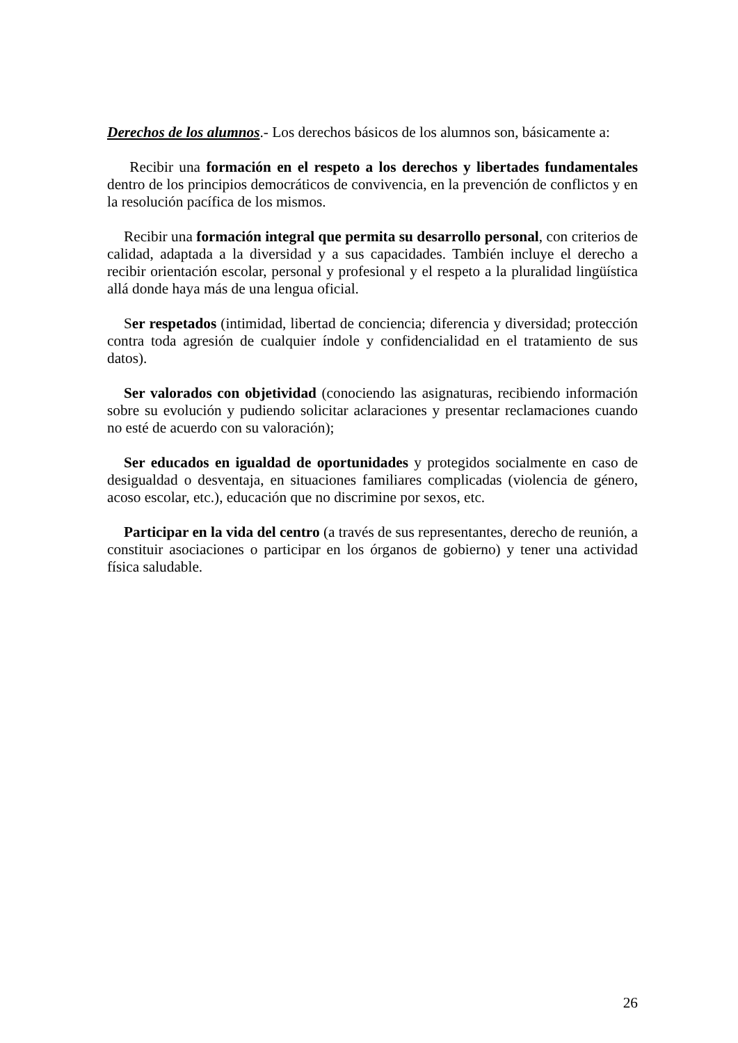Derechos de los alumnos.- Los derechos básicos de los alumnos son, básicamente a:
Recibir una formación en el respeto a los derechos y libertades fundamentales dentro de los principios democráticos de convivencia, en la prevención de conflictos y en la resolución pacífica de los mismos.
Recibir una formación integral que permita su desarrollo personal, con criterios de calidad, adaptada a la diversidad y a sus capacidades. También incluye el derecho a recibir orientación escolar, personal y profesional y el respeto a la pluralidad lingüística allá donde haya más de una lengua oficial.
Ser respetados (intimidad, libertad de conciencia; diferencia y diversidad; protección contra toda agresión de cualquier índole y confidencialidad en el tratamiento de sus datos).
Ser valorados con objetividad (conociendo las asignaturas, recibiendo información sobre su evolución y pudiendo solicitar aclaraciones y presentar reclamaciones cuando no esté de acuerdo con su valoración);
Ser educados en igualdad de oportunidades y protegidos socialmente en caso de desigualdad o desventaja, en situaciones familiares complicadas (violencia de género, acoso escolar, etc.), educación que no discrimine por sexos, etc.
Participar en la vida del centro (a través de sus representantes, derecho de reunión, a constituir asociaciones o participar en los órganos de gobierno) y tener una actividad física saludable.
26